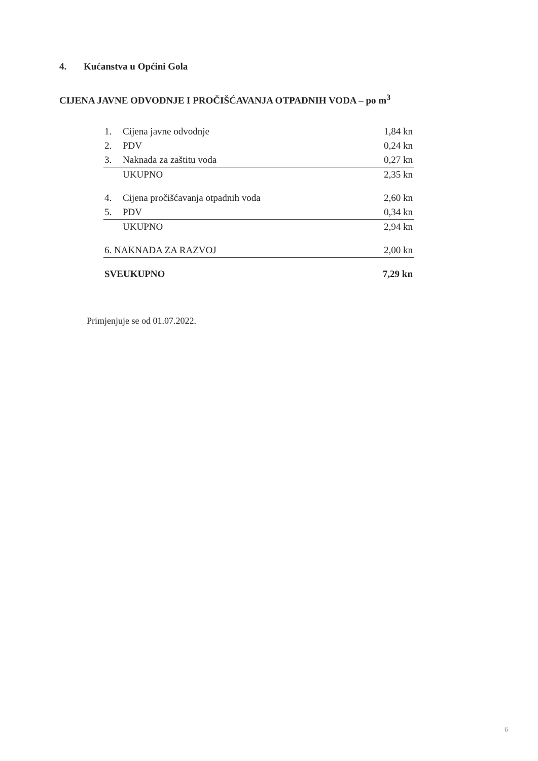4. Kućanstva u Općini Gola
CIJENA JAVNE ODVODNJE I PROČIŠĆAVANJA OTPADNIH VODA – po m<sup>3</sup>
| 1. | Cijena javne odvodnje | 1,84 kn |
| 2. | PDV | 0,24 kn |
| 3. | Naknada za zaštitu voda | 0,27 kn |
| | UKUPNO | 2,35 kn |
| 4. | Cijena pročišćavanja otpadnih voda | 2,60 kn |
| 5. | PDV | 0,34 kn |
| | UKUPNO | 2,94 kn |
| 6. NAKNADA ZA RAZVOJ | | 2,00 kn |
| SVEUKUPNO | | 7,29 kn |
Primjenjuje se od 01.07.2022.
6